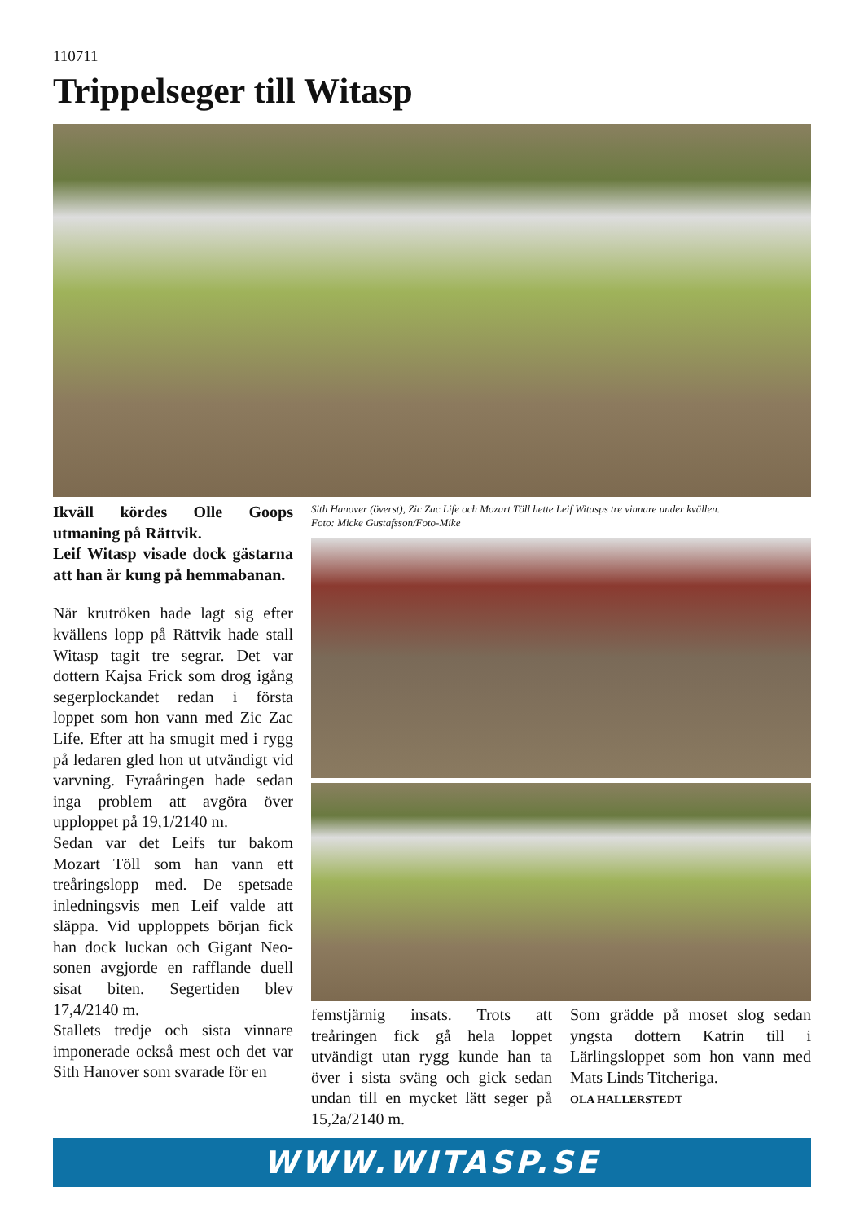110711
Trippelseger till Witasp
Ikväll kördes Olle Goops utmaning på Rättvik.
Leif Witasp visade dock gästarna att han är kung på hemmabanan.
När krutröken hade lagt sig efter kvällens lopp på Rättvik hade stall Witasp tagit tre segrar. Det var dottern Kajsa Frick som drog igång segerplockandet redan i första loppet som hon vann med Zic Zac Life. Efter att ha smugit med i rygg på ledaren gled hon ut utvändigt vid varvning. Fyraåringen hade sedan inga problem att avgöra över upploppet på 19,1/2140 m.
Sedan var det Leifs tur bakom Mozart Töll som han vann ett treåringslopp med. De spetsade inledningsvis men Leif valde att släppa. Vid upploppets början fick han dock luckan och Gigant Neo-sonen avgjorde en rafflande duell sisat biten. Segertiden blev 17,4/2140 m.
Stallets tredje och sista vinnare imponerade också mest och det var Sith Hanover som svarade för en
Sith Hanover (överst), Zic Zac Life och Mozart Töll hette Leif Witasps tre vinnare under kvällen.
Foto: Micke Gustafsson/Foto-Mike
femstjärnig insats. Trots att treåringen fick gå hela loppet utvändigt utan rygg kunde han ta över i sista sväng och gick sedan undan till en mycket lätt seger på 15,2a/2140 m.
Som grädde på moset slog sedan yngsta dottern Katrin till i Lärlingsloppet som hon vann med Mats Linds Titcheriga.
OLA HALLERSTEDT
WWW.WITASP.SE